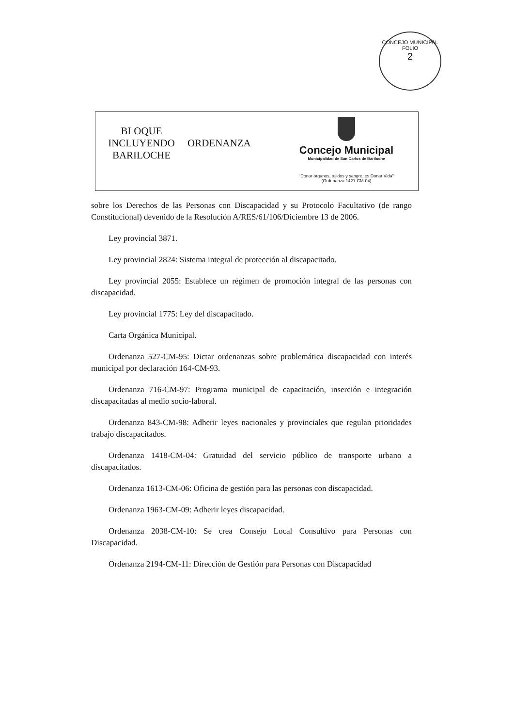CONCEJO MUNICIPAL
FOLIO
2
BLOQUE
INCLUYENDO
BARILOCHE
ORDENANZA
Concejo Municipal
Municipalidad de San Carlos de Bariloche
"Donar órganos, tejidos y sangre, es Donar Vida"
(Ordenanza 1421-CM-04)
sobre los Derechos de las Personas con Discapacidad y su Protocolo Facultativo (de rango Constitucional) devenido de la Resolución A/RES/61/106/Diciembre 13 de 2006.
Ley provincial 3871.
Ley provincial 2824: Sistema integral de protección al discapacitado.
Ley provincial 2055: Establece un régimen de promoción integral de las personas con discapacidad.
Ley provincial 1775: Ley del discapacitado.
Carta Orgánica Municipal.
Ordenanza 527-CM-95: Dictar ordenanzas sobre problemática discapacidad con interés municipal por declaración 164-CM-93.
Ordenanza 716-CM-97: Programa municipal de capacitación, inserción e integración discapacitadas al medio socio-laboral.
Ordenanza 843-CM-98: Adherir leyes nacionales y provinciales que regulan prioridades trabajo discapacitados.
Ordenanza 1418-CM-04: Gratuidad del servicio público de transporte urbano a discapacitados.
Ordenanza 1613-CM-06: Oficina de gestión para las personas con discapacidad.
Ordenanza 1963-CM-09: Adherir leyes discapacidad.
Ordenanza 2038-CM-10: Se crea Consejo Local Consultivo para Personas con Discapacidad.
Ordenanza 2194-CM-11: Dirección de Gestión para Personas con Discapacidad